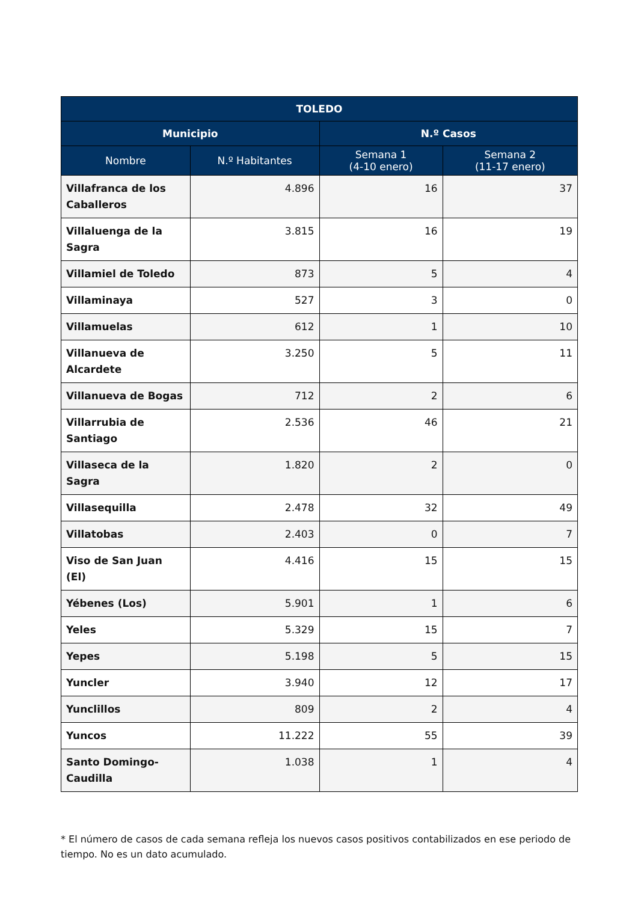| TOLEDO | | | |
| --- | --- | --- | --- |
| Municipio | | N.º Casos | |
| Nombre | N.º Habitantes | Semana 1 (4-10 enero) | Semana 2 (11-17 enero) |
| Villafranca de los Caballeros | 4.896 | 16 | 37 |
| Villaluenga de la Sagra | 3.815 | 16 | 19 |
| Villamiel de Toledo | 873 | 5 | 4 |
| Villaminaya | 527 | 3 | 0 |
| Villamuelas | 612 | 1 | 10 |
| Villanueva de Alcardete | 3.250 | 5 | 11 |
| Villanueva de Bogas | 712 | 2 | 6 |
| Villarrubia de Santiago | 2.536 | 46 | 21 |
| Villaseca de la Sagra | 1.820 | 2 | 0 |
| Villasequilla | 2.478 | 32 | 49 |
| Villatobas | 2.403 | 0 | 7 |
| Viso de San Juan (El) | 4.416 | 15 | 15 |
| Yébenes (Los) | 5.901 | 1 | 6 |
| Yeles | 5.329 | 15 | 7 |
| Yepes | 5.198 | 5 | 15 |
| Yuncler | 3.940 | 12 | 17 |
| Yunclillos | 809 | 2 | 4 |
| Yuncos | 11.222 | 55 | 39 |
| Santo Domingo- Caudilla | 1.038 | 1 | 4 |
* El número de casos de cada semana refleja los nuevos casos positivos contabilizados en ese periodo de tiempo. No es un dato acumulado.